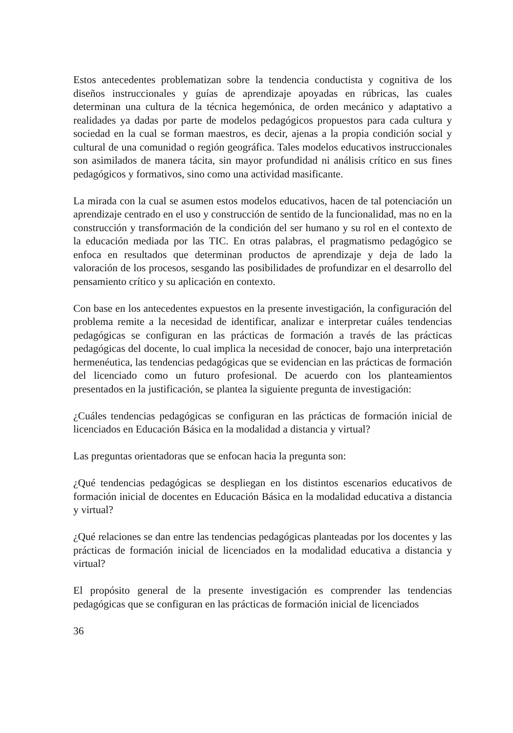Estos antecedentes problematizan sobre la tendencia conductista y cognitiva de los diseños instruccionales y guías de aprendizaje apoyadas en rúbricas, las cuales determinan una cultura de la técnica hegemónica, de orden mecánico y adaptativo a realidades ya dadas por parte de modelos pedagógicos propuestos para cada cultura y sociedad en la cual se forman maestros, es decir, ajenas a la propia condición social y cultural de una comunidad o región geográfica. Tales modelos educativos instruccionales son asimilados de manera tácita, sin mayor profundidad ni análisis crítico en sus fines pedagógicos y formativos, sino como una actividad masificante.
La mirada con la cual se asumen estos modelos educativos, hacen de tal potenciación un aprendizaje centrado en el uso y construcción de sentido de la funcionalidad, mas no en la construcción y transformación de la condición del ser humano y su rol en el contexto de la educación mediada por las TIC. En otras palabras, el pragmatismo pedagógico se enfoca en resultados que determinan productos de aprendizaje y deja de lado la valoración de los procesos, sesgando las posibilidades de profundizar en el desarrollo del pensamiento crítico y su aplicación en contexto.
Con base en los antecedentes expuestos en la presente investigación, la configuración del problema remite a la necesidad de identificar, analizar e interpretar cuáles tendencias pedagógicas se configuran en las prácticas de formación a través de las prácticas pedagógicas del docente, lo cual implica la necesidad de conocer, bajo una interpretación hermenéutica, las tendencias pedagógicas que se evidencian en las prácticas de formación del licenciado como un futuro profesional. De acuerdo con los planteamientos presentados en la justificación, se plantea la siguiente pregunta de investigación:
¿Cuáles tendencias pedagógicas se configuran en las prácticas de formación inicial de licenciados en Educación Básica en la modalidad a distancia y virtual?
Las preguntas orientadoras que se enfocan hacia la pregunta son:
¿Qué tendencias pedagógicas se despliegan en los distintos escenarios educativos de formación inicial de docentes en Educación Básica en la modalidad educativa a distancia y virtual?
¿Qué relaciones se dan entre las tendencias pedagógicas planteadas por los docentes y las prácticas de formación inicial de licenciados en la modalidad educativa a distancia y virtual?
El propósito general de la presente investigación es comprender las tendencias pedagógicas que se configuran en las prácticas de formación inicial de licenciados
36